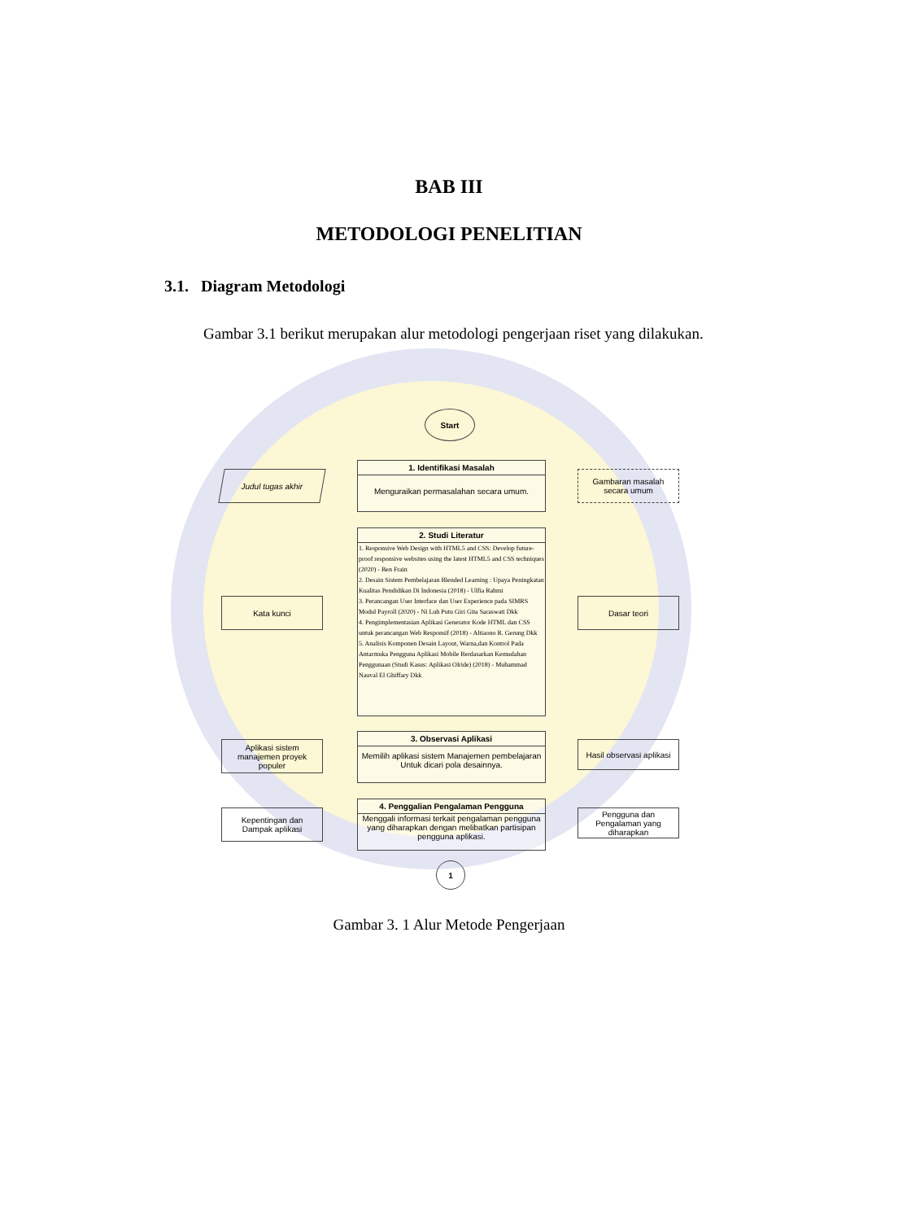BAB III
METODOLOGI PENELITIAN
3.1. Diagram Metodologi
Gambar 3.1 berikut merupakan alur metodologi pengerjaan riset yang dilakukan.
Start
Judul tugas akhir
1. Identifikasi Masalah
Menguraikan permasalahan secara umum.
Gambaran masalah secara umum
2. Studi Literatur
1. Responsive Web Design with HTML5 and CSS: Develop future-proof responsive websites using the latest HTML5 and CSS techniques (2020) - Ben Frain
2. Desain Sistem Pembelajaran Blended Learning : Upaya Peningkatan Kualitas Pendidikan Di Indonesia (2018) - Ulfia Rahmi
3. Perancangan User Interface dan User Experience pada SIMRS Modul Payroll (2020) - Ni Luh Putu Giri Gita Saraswati Dkk
4. Pengimplementasian Aplikasi Generator Kode HTML dan CSS untuk perancangan Web Responsif (2018) - Altiaono R. Gerung Dkk
5. Analisis Komponen Desain Layout, Warna,dan Kontrol Pada Antarmuka Pengguna Aplikasi Mobile Berdasarkan Kemudahan Penggunaan (Studi Kasus: Aplikasi Olride) (2018) - Muhammad Nauval El Ghiffary Dkk
Kata kunci Dasar teori
Aplikasi sistem manajemen proyek populer
3. Observasi Aplikasi
Memilih aplikasi sistem Manajemen pembelajaran Untuk dicari pola desainnya.
Hasil observasi aplikasi
Kepentingan dan Dampak aplikasi
4. Penggalian Pengalaman Pengguna
Menggali informasi terkait pengalaman pengguna yang diharapkan dengan melibatkan partisipan pengguna aplikasi.
Pengguna dan Pengalaman yang diharapkan
1
Gambar 3. 1 Alur Metode Pengerjaan